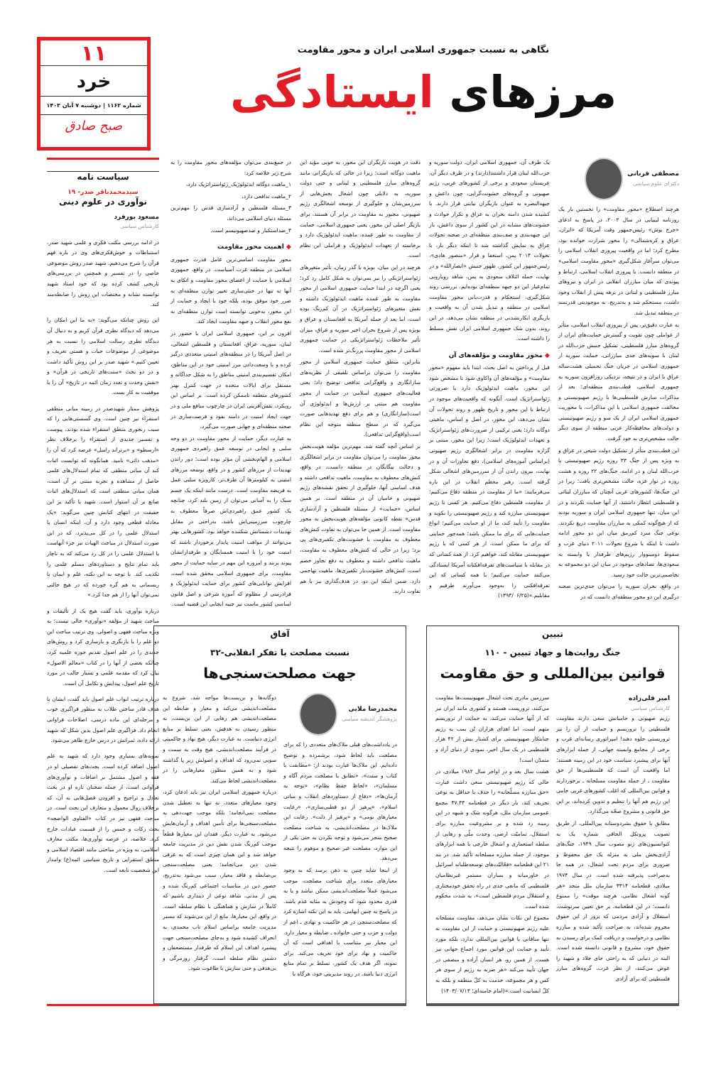نگاهی به نسبت جمهوری اسلامی ایران و محور مقاومت
مرزهای ایستادگی
۱۱
خرد
شماره ۱۱۶۲ | دوشنبه ۷ آبان ۱۴۰۳
صبح صادق
مصطفی قربانی
دکترای علوم سیاسی
هرچند اصطلاح «محور مقاومت» را نخستین بار یک روزنامه لیبیایی در سال ۲۰۰۲، در پاسخ به ادعای «جرج بوش» رئیس‌جمهور وقت آمریکا که «ایران، عراق و کره‌شمالی» را محور شرارت خوانده بود، مطرح کرد؛ اما در واقعیت پیروزی انقلاب اسلامی را می‌توان سرآغاز شکل‌گیری «محور مقاومت اسلامی» در منطقه دانست. با پیروزی انقلاب اسلامی، ارتباط و پیوندی که میان مبارزان انقلابی در ایران و نیروهای مبارز فلسطینی و لبنانی در برهه پیش از انقلاب وجود داشت، مستحکم شد و به‌تدریج، به موجودیتی قدرتمند در منطقه تبدیل شد.
به عبارت دقیق‌تر، پس از پیروزی انقلاب اسلامی، متأثر از عواملی چون تقویت و گسترش حمایت‌های ایران از گروه‌های مبارز فلسطینی، تشکیل جنبش حزب‌الله در لبنان با سویه‌های جدی مبارزاتی، حمایت سوریه از جمهوری اسلامی در جریان جنگ تحمیلی هشت‌ساله عراق با ایران و در نتیجه، نزدیکی روزافزون سوریه به جمهوری اسلامی، قطب‌بندی منطقه‌ای؛ بعد از مذاکرات سازش فلسطینی‌ها با رژیم صهیونیستی و مخالفت جمهوری اسلامی با این مذاکرات، با محوریت جمهوری اسلامی ایران از یک سو و رژیم صهیونیستی و دولت‌های محافظه‌کار عربی منطقه از سوی دیگر حالت مشخص‌تری به خود گرفت.
این قطب‌بندی متأثر از تشکیل دولت شیعی در عراق و به ویژه پس از جنگ ۳۳ روزه رژیم صهیونیستی با حزب‌الله لبنان و در ادامه، جنگ‌های ۲۲ روزه و هشت روزه در نوار غزه، حالت مشخص‌تری یافت؛ زیرا در این جنگ‌ها، کشورهای عربی آنچنان که مبارزان لبنانی و فلسطینی انتظار داشتند، از آنها حمایت نکردند و در این میان، تنها جمهوری اسلامی ایران و سوریه بودند که از هیچ‌گونه کمکی به مبارزان مقاومت دریغ نکردند. نوعی جنگ سرد کم‌رمق میان این دو محور ادامه داشت تا اینکه با شروع تحولات ۲۰۱۱ دنیای عرب و سقوط دومینووار رژیم‌های طرفدار یا وابسته به سعودی‌ها، تضادهای موجود در میان این دو مجموعه به تخاصمی‌ترین حالت خود رسید.
در واقع، بحران سوریه را می‌توان جدی‌ترین صحنه درگیری این دو محور منطقه‌ای دانست که در
یک طرف آن، جمهوری اسلامی ایران، دولت سوریه و حزب‌الله لبنان قرار داشتند(دارند) و در طرف دیگر آن، عربستان سعودی و برخی از کشورهای عربی، رژیم صهیونی و گروه‌های خشونت‌گرایی، چون داعش و جبهه‌النصره به عنوان بازیگران نیابتی قرار دارند. با کشیده شدن دامنه بحران به عراق و تکرار حوادث و خشونت‌های مشابه در این کشور از سوی داعش، باز این جبهه‌بندی و صف‌بندی منطقه‌ای در صحنه تحولات عراق به نمایش گذاشته شد تا اینکه دیگر بار، با تحولات ۲۰۱۴ یمن، استعفا و فرار «منصور هادی»، رئیس‌جمهور این کشور، ظهور جنبش «انصارالله» و در نهایت، حمله ائتلاف سعودی به یمن، شاهد رویارویی تمام‌عیار این دو جبهه منطقه‌ای بوده‌ایم. بررسی روند شکل‌گیری، استحکام و قدرت‌یابی محور مقاومت اسلامی در منطقه و تبدیل شدن آن به واقعیت و بازیگری انکارنشدنی در منطقه نشان می‌دهد، در این روند، بدون شک جمهوری اسلامی ایران نقش مسلط را داشته است.
◆ محور مقاومت و مؤلفه‌های آن
قبل از پرداختن به اصل بحث، ابتدا باید مفهوم «محور مقاومت» و مؤلفه‌های آن واکاوی شود تا مشخص شود این محور، ماهیت ایدئولوژیک دارد یا ضرورتی ژئواستراتژیک است. آنگونه که واقعیت‌های موجود در ارتباط با این محور و تاریخ ظهور و روند تحولات آن نشان می‌دهد، این محور، در اصل و اساس، ماهیتی دوگانه دارد؛ یعنی ترکیبی از ضرورت‌های ژئواستراتژیک و تعهدات ایدئولوژیک است؛ زیرا این محور، مبتنی بر گزاره مقاومت در برابر اشغالگری رژیم صهیونی (براساس آموزه‌های اسلامی)، دفع تجاوزات آن و در نهایت، بیرون راندن آن از سرزمین‌های اشغالی شکل گرفته است. رهبر معظم انقلاب در این باره می‌فرمایند: «ما از مقاومت در منطقه دفاع می‌کنیم؛ از مقاومت فلسطین دفاع می‌کنیم. هر کسی با رژیم صهیونیستی مبارزه کند و رژیم صهیونیستی را بکوبد و مقاومت را تأیید کند، ما از او حمایت می‌کنیم؛ انواع حمایت‌هایی که برای ما ممکن باشد؛ همه‌جور حمایتی که برای ما ممکن است، از هر کسی که با رژیم صهیونیستی مقابله کند، خواهیم کرد. از همه کسانی که در مقابله با سیاست‌های تفرقه‌افکنانه آمریکا ایستادگی می‌کنند حمایت می‌کنیم؛ با همه کسانی که این تفرقه‌افکنی را به‌وجود می‌آورند طرفیم و مقابلیم.»(۱۳۹۴/۰۶/۲۵)
دقت در هویت بازیگران این محور، به خوبی مؤید این ماهیت دوگانه است؛ زیرا در حالی که بازیگرانی مانند گروه‌های مبارز فلسطینی و لبنانی و حتی دولت سوریه، به دلایلی چون اشغال بخش‌هایی از سرزمین‌شان و جلوگیری از توسعه اشغالگری رژیم صهیونی، مجبور به مقاومت در برابر آن هستند، برای بازیگر اصلی این محور، یعنی جمهوری اسلامی، حمایت از مقاومت به طور عمده، ماهیت ایدئولوژیک دارد و برخاسته از تعهدات ایدئولوژیک و فراملی این نظام است.
هرچند در این میان، بویژه با گذر زمان، تأثیر متغیرهای ژئواستراتژیکی را نیز نمی‌توان به شکل کامل رد کرد؛ یعنی اگرچه در ابتدا حمایت جمهوری اسلامی از محور مقاومت به طور عمده ماهیت ایدئولوژیک داشته و نقش متغیرهای ژئواستراتژیک در آن کم‌رنگ بوده است، اما بعد از حمله آمریکا به افغانستان و عراق و بویژه پس از شروع بحران اخیر سوریه و عراق، میزان تأثیر ملاحظات ژئواستراتژیکی در حمایت جمهوری اسلامی از محور مقاومت پررنگ‌تر شده است.
بنابراین، منطق حمایت جمهوری اسلامی از محور مقاومت را می‌توان براساس تلفیقی از نظریه‌های سازانگاری و واقع‌گرایی تدافعی توضیح داد؛ یعنی فعالیت‌های جمهوری اسلامی در حمایت از محور مقاومت هم مبتنی بر ارزش‌ها و ایدئولوژی آن است(سازانگاری) و هم برای دفع تهدیدهایی صورت می‌گیرد که در سطح منطقه متوجه این نظام است(واقع‌گرایی تدافعی).
بر اساس آنچه گفته شد، مهم‌ترین مؤلفه هویت‌بخش محور مقاومت را می‌توان مقاومت در برابر اشغالگری و دخالت بیگانگان در منطقه دانست. در واقع، کنش‌های معطوف به مقاومت، ماهیت تدافعی داشته و هدف اساسی آنها، جلوگیری از تحقق نقشه‌های رژیم صهیونی و حامیان آن در منطقه است. بر همین اساس، «حمایت» از مسئله فلسطین و آزادسازی قدس» نقطه کانونی مؤلفه‌های هویت‌بخش به محور مقاومت است. از همین جا می‌توان به تفاوت کنش‌های معطوف به مقاومت با خشونت‌های تکفیری‌های پی برد؛ زیرا در حالی که کنش‌های معطوف به مقاومت، ماهیت تدافعی داشته و معطوف به دفع تجاوز خصم است، کنش‌های خشونت‌بار تکفیری‌ها، ماهیت تهاجمی دارد. ضمن اینکه این دو، در هدف‌گذاری نیز با هم تفاوت دارند.
در جمع‌بندی می‌توان مؤلفه‌های محور مقاومت را به شرح زیر خلاصه کرد:
۱_ماهیت دوگانه ایدئولوژیک_ژئواستراتژیک دارد،
۲_ماهیت تدافعی دارد،
۳_مسئله فلسطین و آزادسازی قدس را مهم‌ترین مسئله دنیای اسلامی می‌داند،
۴_ضداستکبار و ضدصهیونیسم است.
◆ اهمیت محور مقاومت
محور مقاومت اساسی‌ترین عامل قدرت جمهوری اسلامی در منطقه غرب آسیاست. در واقع، جمهوری اسلامی با حمایت از اعضای محور مقاومت و اتکای به آنها نه تنها در خنثی‌سازی تغییر توازن منطقه‌ای به ضرر خود موفق بوده، بلکه خود با ایجاد و حمایت از این محور، به‌خوبی توانسته است توازن منطقه‌ای به نفع محور انقلاب و جبهه مقاومت ایجاد کند.
افزون بر این، جمهوری اسلامی ایران با حضور در لبنان، سوریه، عراق، افغانستان و فلسطین اشغالی، در اصل آمریکا را در منطقه‌های امنیتی متعددی درگیر کرده و با وسعت‌دادن مرز امنیتی خود در این مناطق، امکان تقسیم‌بندی امنیتی مناطق را به شکل جداگانه و مستقل برای ایالات متحده در جهت کنترل بهتر کشورهای منطقه ناممکن کرده است. بر اساس این رویکرد، نقش‌آفرینی ایران در چارچوب منافع ملی و در جهت ایجاد امنیت در دامنه نفوذ و فرصت‌سازی در صحنه منطقه‌ای و جهانی صورت می‌گیرد.
به عبارت دیگر، حمایت از محور مقاومت در دو وجه سلبی و ایجابی در توسعه عمق راهبردی جمهوری اسلامی و الهام‌بخشی آن مؤثر بوده است؛ دور راندن تهدیدات از مرزهای کشور و در واقع، توسعه مرزهای امنیتی به کیلومترها آن طرف‌تر، کارویژه سلبی عمل به فریضه مقاومت است. درست مانند اینکه یک جسم سبک را به آسانی می‌توان از زمین بلند کرد، چنانچه یک کشور عمق راهبردی‌اش صرفاً معطوف به چارچوب سرزمینی‌اش باشد، به‌راحتی در مقابل تهدیدات دشمنانش شکننده خواهد بود. کشورهایی بهتر می‌توانند از مواهب امنیت پایدار برخوردار باشند که امنیت خود را با امنیت همسایگان و طرفدارانشان پیوند بزنند و امروزه این مهم در سایه حمایت از محور مقاومت، برای جمهوری اسلامی محقق شده است. افزایش توانایی‌های کشور برای حمایت ایدئولوژیک و فرادرسی از مظلوم که آموزه شرعی و اصل قانون اساسی کشور ماست نیز جنبه ایجابی این قضیه است.
تبیین
جنگ روایت‌ها و جهاد تبیین - ۱۱۰
قوانین بین‌المللی و حق مقاومت
امیر قلی‌زاده
کارشناس سیاسی
رژیم صهیونی و حامیانش سعی دارند مقاومت فلسطینی را تروریسم و حمایت از آن را نیز تروریستی جلوه دهند! امپراتوری رسانه‌ای غرب و برخی از مجامع وابسته جهانی، از جمله ابزارهای آنها برای پیشبرد سیاست خود در این زمینه هستند؛ اما واقعیت آن است که فلسطینی‌ها از حق مقاومت ـ از جمله مقاومت مسلحانه ـ برخوردارند و قوانین بین‌المللی که اغلب کشورهای غربی حامی این رژیم هم آنها را تنظیم و تدوین کرده‌اند، بر این حق قانونی و مشروع صحّه می‌گذارد.
مطابق با حقوق بشردوستانه بین‌المللی، از طریق تصویب پروتکل الحاقی شماره یک به کنوانسیون‌های ژنو مصوب سال ۱۹۴۹، جنگ‌های آزادی‌بخش ملی به منزله یک حق محفوظ و ضروری برای مردم تحت اشغال، در همه جا به‌صراحت پذیرفته شده است. در سال ۱۹۷۴ میلادی، قطعنامه ۳۳۱۴ سازمان ملل متحد «هر گونه اشغال نظامی، هرچند موقت» را ممنوع دانست؛ در این قطعنامه، بر حق تعیین سرنوشت، استقلال و آزادی مردمی که بزور از این حقوق محروم شده‌اند، به صراحت تأکید شده و مبارزه نظامی و درخواست و دریافت کمک برای رسیدن به حقوق خود، مشروع و قانونی دانسته شده است. البته در دنیایی که به راحتی جای جلاد و شهید را عوض می‌کنند، از نظر غرب، گروه‌های مبارز فلسطینی که برای آزادی
سرزمین مادری تحت اشغال صهیونیست‌ها مقاومت می‌کنند، تروریست هستند و کشوری مانند ایران نیز که از آنها حمایت می‌کند، به حمایت از تروریسم متهم است، اما اهدای هزاران تُن بمب به رژیم جنایتکار صهیونیستی برای کشتار بیش از ۴۲ هزار فلسطینی در یک سال اخیر، نمودی از دنیای آزاد و متمدّن است!
هشت سال بعد و در اواخر سال ۱۹۸۲ میلادی، در حالی که رژیم صهیونیستی سعی داشت عبارت «حق مبارزه مسلّحانه» را حذف یا حداقل به نوعی تحریف کند، بار دیگر در قطعنامه ۳۷.۴۳ مجمع عمومی سازمان ملل، هرگونه شک و شبهه در این زمینه رد شده و بر مشروعیت مبارزه برای استقلال، تمامیّت ارضی، وحدت ملّی و رهایی از سلطه استعماری و اشغال خارجی با همه ابزارهای موجود، از جمله مبارزه مسلحانه تأکید شد. در بند ۲۱ این قطعنامه «فعّالیّت‌های توسعه‌طلبانه اسرائیل در خاورمیانه و بمباران مستمر غیرنظامیان فلسطینی که مانعی جدی در راه تحقق خودمختاری و استقلال مردم فلسطین است»، به شدت محکوم شده است.
مجموع این نکات نشان می‌دهد، مقاومت مسلحانه علیه رژیم صهیونیستی و حمایت از این مقاومت نه تنها منافاتی با قوانین بین‌المللی ندارد، بلکه مورد تأیید و حمایت این قوانین مورد اجماع جهانی نیز هست. از همین رو، هر انسان آزاده و منصفی در جهان تأیید می‌کند «هر ضربه به رژیم از سوی هر کس و هر مجموعه، خدمت به کلّ منطقه و بلکه به کلّ انسانیت است.»(امام خامنه‌ای؛ ۱۴۰۳/۰۷/۱۳)
آفاق
نسبت مصلحت با تفکر انقلابی-۳۲
جهت مصلحت‌سنجی‌ها
محمدرضا ملایی
پژوهشگر اندیشه سیاسی
در یادداشت‌های قبلی ملاک‌های متعددی را که برای مصلحت باید لحاظ شود، برشمرده و توضیح داده‌ایم. این ملاک‌ها عبارت بودند از: «مطابقت با کتاب و سنت»، «تطابق با مصلحت مردم آگاه و مسلمان»، «لحاظ حفظ نظام»، «توجه به آرمان‌ها»، «دفاع از دستاوردهای انقلاب و مبانی اسلام»، «پرهیز از دو قطبی‌سازی»، «رعایت معیارهای بومی» و «پرهیز از ذلت». رعایت این ملاک‌ها در مصلحت‌اندیشی، به شناخت مصلحت صحیح منجر می‌شود و توجه نکردن به حتی یکی از این موارد، مصلحت غیر صحیح و موهوم را نتیجه می‌دهد.
از اینجا شاید چنین به ذهن برسد که به وجود معیارهای متعدد برای شناخت مصلحت، موجب می‌شود عملاً مصلحت‌اندیشی ممکن نباشد و یا به قدری محدود شود که وجودش به مثابه عدم باشد. در پاسخ به چنین ابهامی، باید به این نکته اشاره کرد که مصلحت‌سنجی در هر حاکمیت و نهادی ـ اعم از دولت و حزب و حتی خانواده ـ ضابطه و معیار دارد. این معیار نیز متناسب با اهدافی است که آن حاکمیت و نهاد برای خود تعریف می‌کند. برای نمونه، اگر هدف یک کشور، تسلط بر تمام منابع انرژی دنیا باشد، در روند مدیریتی خود، هرگاه با
دوگانه‌ها و بن‌بست‌ها مواجه شد، شروع به مصلحت‌اندیشی می‌کند و معیار و ضابطه این مصلحت‌اندیشی هم رهایی از این بن‌بست، به منظور رسیدن به هدفش، یعنی تسلط بر منابع انرژی دنیاست. به عبارت دیگر، هیچ نهاد و حاکمیتی در فرآیند مصلحت‌اندیشی، هیچ وقت به سمت و سویی نمی‌رود که اهداف و اصولش زیر پا گذاشته شود و به همین منظور، معیارهایی را در مصلحت‌اندیشی لحاظ می‌کند.
درباره جمهوری اسلامی ایران نیز باید اذعان کرد، وجود معیارهای متعدد، نه تنها به تعطیل شدن مصلحت نمی‌انجامد؛ بلکه موجب جهت‌دهی به مصلحت‌سنجی‌ها برای تأمین اهداف و آرمان‌هایش می‌شود. به عبارت دیگر، فقدان این معیارها قطعاً موجب کم‌رنگ شدن نقش دین در مدیریت جامعه خواهد شد و این همان چیزی است که به عرفی شدن دین می‌انجامد؛ یعنی مصلحت‌سنجی بی‌ضابطه و فاقد معیار، سبب می‌شود به‌تدریج، حضور دین در مناسبات اجتماعی کم‌رنگ شده و پس از مدتی، شاهد نوعی از دینداری باشیم که کاملاً در سازش و هماهنگی با نظام سلطه است. در واقع، این معیارها، مانع از این می‌شوند که مسیر مدیریت جامعه براساس اسلام ناب محمدی، به انحراف کشیده شود و به‌جای مصلحت‌سنجی جهت پیشبرد اهداف این اسلام که طرفدار مستضعفان و دشمن نظام سلطه است، گرفتار روزمرگی و بی‌هدفی و حتی سازش با طاغوت شود.
سیاست نامه
سیدمحمدباقر صدر- ۱۹
نوآوری در علوم دینی
مسعود پورفرد
کارشناس سیاسی
در ادامه بررسی مکتب فکری و علمی شهید صدر، استنباطات و خوش‌فکری‌های وی در باره فهم قرآن را شرح می‌دهیم. شهید صدر روش موضوعی خاصی را در تفسیر و همچنین در بررسی‌های تاریخی کشف کرده بود که خود استاد شهید توانسته نشانه و مختصات این روش را ضابطه‌مند کند.
این روش چنانکه می‌گوید: «به ما این امکان را می‌دهد که دیدگاه نظری قرآن کریم و به دنبال آن دیدگاه نظری رسالت اسلامی را نسبت به هر موضوعی از موضوعات حیات و هستی تعریف و تعیین کنیم.» شهید صدر بر این روش تأکید داشت و در دو بحث «سنت‌های تاریخی در قرآن» و «نقش وحدت و تعدد زمان ائمه در تاریخ» آن را با موفقیت به کار بست.
پژوهش ممتاز شهیدصدر در زمینه مبانی منطقی استقراء نیز چنین است. وی گسستی‌هایی را که سبب رنجوری منطق استقراء شده بودند، پیوست و تفسیر جدیدی از استقراء را برخلاف نظر «ارسطو» و «برتراند راسل» عرضه کرد که آن را «مذهب ذاتی» نامید. همانگونه که توانست اثبات کند آن مبانی منطقی که تمام استدلال‌های علمی حاصل از مشاهده و تجربه مبتنی بر آن است، همان مبانی منطقی است که استدلال‌های اثبات صانع بر آن استوار است. شهید با تأکید بر این حقیقت در انتهای کتابش چنین می‌گوید: «یک معادله قطعی وجود دارد و آن، اینکه انسان یا استدلال علمی را در کل می‌پذیرد، که در این صورت استدلال در مباحث الهیات نیز جزء آنهاست یا استدلال علمی را در کل رد می‌کند که به ناچار باید تمام نتایج و دستاوردهای مسلم علمی را تکذیب کند. با توجه به این نکته، علم و ایمان با ریسمانی به هم گره خورده که در هیچ حالتی نمی‌توان آنها را از هم جدا کرد.»
درباره نوآوری، باید گفت هیچ یک از تألیفات و مباحث شهید از مؤلفه «نوآوری» خالی نیست؛ به ویژه مباحث فقهی و اصولی. وی ترتیب مباحث این دو علم را با بازنگری و بازسازی کرد و روش‌های جدیدی را در علم اصول تقدیم حوزه علمیه کرد، چنانکه بعضی از آنها را در کتاب «معالم الاصول» بیان کرد که مقدمه علمی و بسیار جالب در مورد تاریخ علم اصول، پیدایش و تکامل آن است.
درباره ترتیب ابواب علم اصول باید گفت، ایشان با هدف قادر ساختن طلاب به منظور فراگیری خوب و مرحله‌ای این ماده درسی، اصلاحات فراوانی انجام داد. فراگیری علم اصول بدین شکل که شهید ارائه داده، ثمراتش در درس خارج ظاهر می‌شود.
نمونه‌های بسیاری وجود دارد که شهید به علم اصول اضافه کرده است. بحث‌های تفصیلی او در فقه و اصول مشتمل بر اضافات و نوآوری‌های فراوانی است، از جمله سخنان تازه او در بحث تعادل و تراجیح و افزودن فصل‌هایی به آن، که برخلاف روال معمول و متعارف این بحث است. در مباحث فقهی نیز در کتاب «الفتاوی الواضحه» بحث زکات و خمس را از قسمت عبادات خارج کرد. خلاصه، در عرصه نوآوری‌ها، مکتب معارف اسلامی، به ویژه در مباحثی مانند اقتصاد اسلامی و منطق استقرایی و تاریخ سیاسی ائمه(ع) وامدار این شخصیت نابغه است.